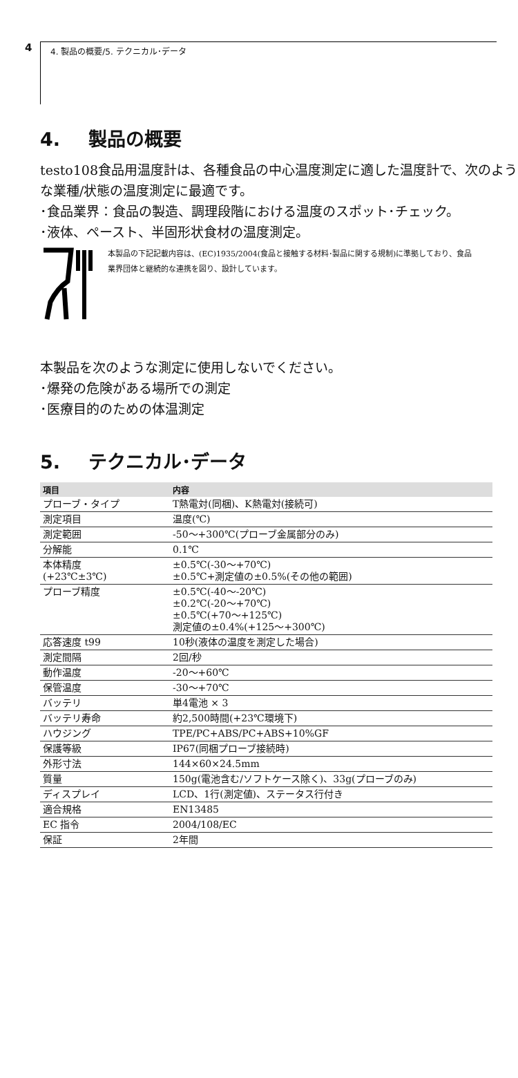4 4. 製品の概要/5. テクニカル･データ
4. 製品の概要
testo108食品用温度計は、各種食品の中心温度測定に適した温度計で、次のような業種/状態の温度測定に最適です。
･食品業界：食品の製造、調理段階における温度のスポット･チェック。
･液体、ペースト、半固形状食材の温度測定。
本製品の下記記載内容は、(EC)1935/2004(食品と接触する材料･製品に関する規制)に準拠しており、食品業界団体と継続的な連携を図り、設計しています。
本製品を次のような測定に使用しないでください。
･爆発の危険がある場所での測定
･医療目的のための体温測定
5. テクニカル･データ
| 項目 | 内容 |
| --- | --- |
| プローブ・タイプ | T熱電対(同梱)、K熱電対(接続可) |
| 測定項目 | 温度(℃) |
| 測定範囲 | -50～+300℃(プローブ金属部分のみ) |
| 分解能 | 0.1℃ |
| 本体精度 (+23℃±3℃) | ±0.5℃(-30～+70℃) ±0.5℃+測定値の±0.5%(その他の範囲) |
| プローブ精度 | ±0.5℃(-40～-20℃) ±0.2℃(-20～+70℃) ±0.5℃(+70～+125℃) 測定値の±0.4%(+125～+300℃) |
| 応答速度 t99 | 10秒(液体の温度を測定した場合) |
| 測定間隔 | 2回/秒 |
| 動作温度 | -20～+60℃ |
| 保管温度 | -30～+70℃ |
| バッテリ | 単4電池 × 3 |
| バッテリ寿命 | 約2,500時間(+23℃環境下) |
| ハウジング | TPE/PC+ABS/PC+ABS+10%GF |
| 保護等級 | IP67(同梱プローブ接続時) |
| 外形寸法 | 144×60×24.5mm |
| 質量 | 150g(電池含む/ソフトケース除く)、33g(プローブのみ) |
| ディスプレイ | LCD、1行(測定値)、ステータス行付き |
| 適合規格 | EN13485 |
| EC 指令 | 2004/108/EC |
| 保証 | 2年間 |